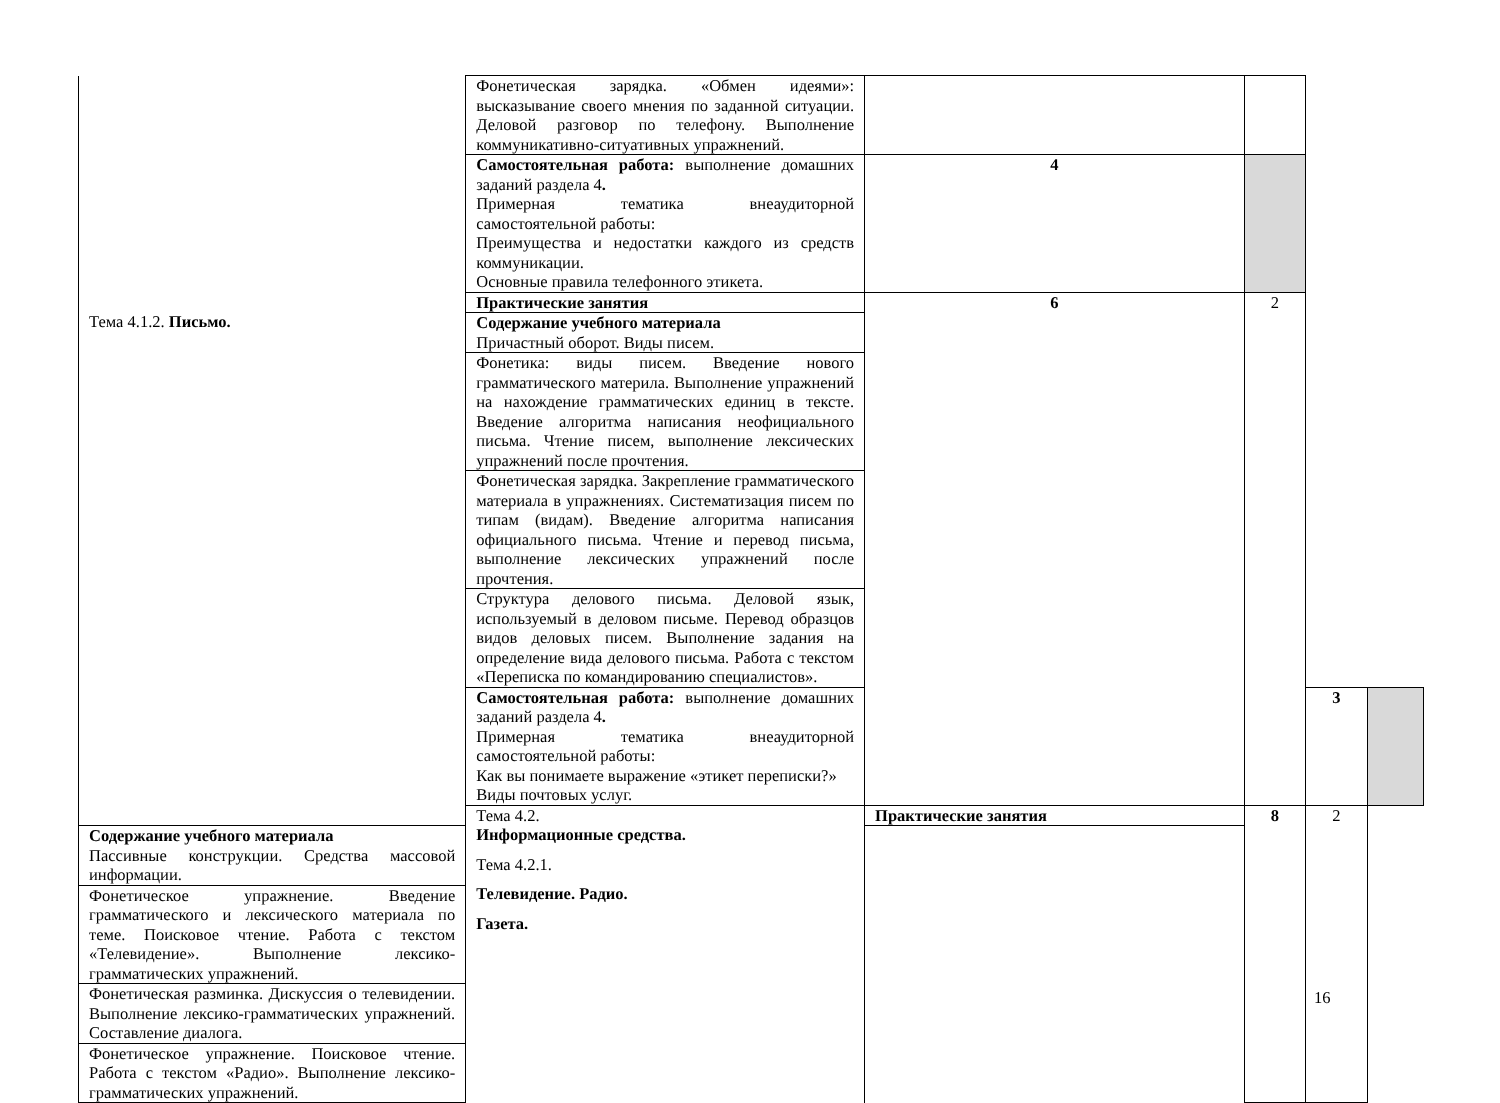| | Фонетическая зарядка. «Обмен идеями»: высказывание своего мнения по заданной ситуации. Деловой разговор по телефону. Выполнение коммуникативно-ситуативных упражнений. | | | | |
| | Самостоятельная работа: выполнение домашних заданий раздела 4 . Примерная тематика внеаудиторной самостоятельной работы: Преимущества и недостатки каждого из средств коммуникации. Основные правила телефонного этикета. | 4 | | | |
| Тема 4.1.2. Письмо. | Практические занятия | 6 | 2 | | |
| | Содержание учебного материала Причастный оборот. Виды писем. | | | | |
| | Фонетика: виды писем. Введение нового грамматического материла. Выполнение упражнений на нахождение грамматических единиц в тексте. Введение алгоритма написания неофициального письма. Чтение писем, выполнение лексических упражнений после прочтения. | | | | |
| | Фонетическая зарядка. Закрепление грамматического материала в упражнениях. Систематизация писем по типам (видам). Введение алгоритма написания официального письма. Чтение и перевод письма, выполнение лексических упражнений после прочтения. | | | | |
| | Структура делового письма. Деловой язык, используемый в деловом письме. Перевод образцов видов деловых писем. Выполнение задания на определение вида делового письма. Работа с текстом «Переписка по командированию специалистов». | | | | |
| | Самостоятельная работа: выполнение домашних заданий раздела 4 . Примерная тематика внеаудиторной самостоятельной работы: Как вы понимаете выражение «этикет переписки?» Виды почтовых услуг. | | | 3 | |
| | Тема 4.2. Информационные средства. Тема 4.2.1. Телевидение. Радио. Газета. | Практические занятия | 8 | 2 | |
| Содержание учебного материала Пассивные конструкции. Средства массовой информации. | | | | | |
| Фонетическое упражнение. Введение грамматического и лексического материала по теме. Поисковое чтение. Работа с текстом «Телевидение». Выполнение лексико-грамматических упражнений. | | | | | |
| Фонетическая разминка. Дискуссия о телевидении. Выполнение лексико-грамматических упражнений. Составление диалога. | | | | | |
| Фонетическое упражнение. Поисковое чтение. Работа с текстом «Радио». Выполнение лексико-грамматических упражнений. | | | | | |
16